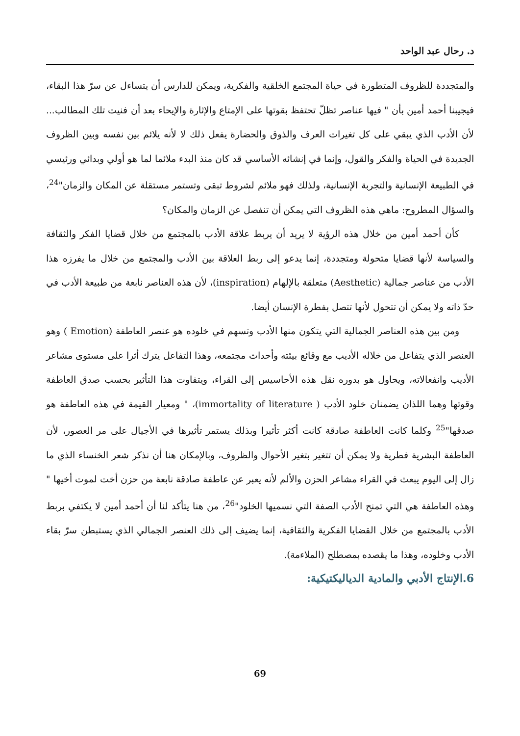د. رحال عبد الواحد
والمتجددة للظروف المتطورة في حياة المجتمع الخلقية والفكرية، ويمكن للدارس أن يتساءل عن سرّ هذا البقاء، فيجيبنا أحمد أمين بأن " فيها عناصر تظلّ تحتفظ بقوتها على الإمتاع والإثارة والإيحاء بعد أن فنيت تلك المطالب... لأن الأدب الذي يبقي على كل تغيرات العرف والذوق والحضارة يفعل ذلك لا لأنه يلائم بين نفسه وبين الظروف الجديدة في الحياة والفكر والقول، وإنما في إنشائه الأساسي قد كان منذ البدء ملائما لما هو أولي وبدائي ورئيسي في الطبيعة الإنسانية والتجربة الإنسانية، ولذلك فهو ملائم لشروط تبقى وتستمر مستقلة عن المكان والزمان"<sup>24</sup>، والسؤال المطروح: ماهي هذه الظروف التي يمكن أن تنفصل عن الزمان والمكان؟
كأن أحمد أمين من خلال هذه الرؤية لا يريد أن يربط علاقة الأدب بالمجتمع من خلال قضايا الفكر والثقافة والسياسة لأنها قضايا متحولة ومتجددة، إنما يدعو إلى ربط العلاقة بين الأدب والمجتمع من خلال ما يفرزه هذا الأدب من عناصر جمالية (Aesthetic) متعلقة بالإلهام (inspiration)، لأن هذه العناصر نابعة من طبيعة الأدب في حدّ ذاته ولا يمكن أن تتحول لأنها تتصل بفطرة الإنسان أيضا.
ومن بين هذه العناصر الجمالية التي يتكون منها الأدب وتسهم في خلوده هو عنصر العاطفة (Emotion ) وهو العنصر الذي يتفاعل من خلاله الأديب مع وقائع بيئته وأحداث مجتمعه، وهذا التفاعل يترك أثرا على مستوى مشاعر الأديب وانفعالاته، ويحاول هو بدوره نقل هذه الأحاسيس إلى القراء، ويتفاوت هذا التأثير بحسب صدق العاطفة وقوتها وهما اللذان يضمنان خلود الأدب ( immortality of literature)، " ومعيار القيمة في هذه العاطفة هو صدقها"<sup>25</sup> وكلما كانت العاطفة صادقة كانت أكثر تأثيرا وبذلك يستمر تأثيرها في الأجيال على مر العصور، لأن العاطفة البشرية فطرية ولا يمكن أن تتغير بتغير الأحوال والظروف، وبالإمكان هنا أن نذكر شعر الخنساء الذي ما زال إلى اليوم يبعث في القراء مشاعر الحزن والألم لأنه يعبر عن عاطفة صادقة نابعة من حزن أخت لموت أخيها " وهذه العاطفة هي التي تمنح الأدب الصفة التي نسميها الخلود"<sup>26</sup>، من هنا يتأكد لنا أن أحمد أمين لا يكتفي بربط الأدب بالمجتمع من خلال القضايا الفكرية والثقافية، إنما يضيف إلى ذلك العنصر الجمالي الذي يستبطن سرّ بقاء الأدب وخلوده، وهذا ما يقصده بمصطلح (الملاءمة).
6.الإنتاج الأدبي والمادية الدياليكتيكية:
69